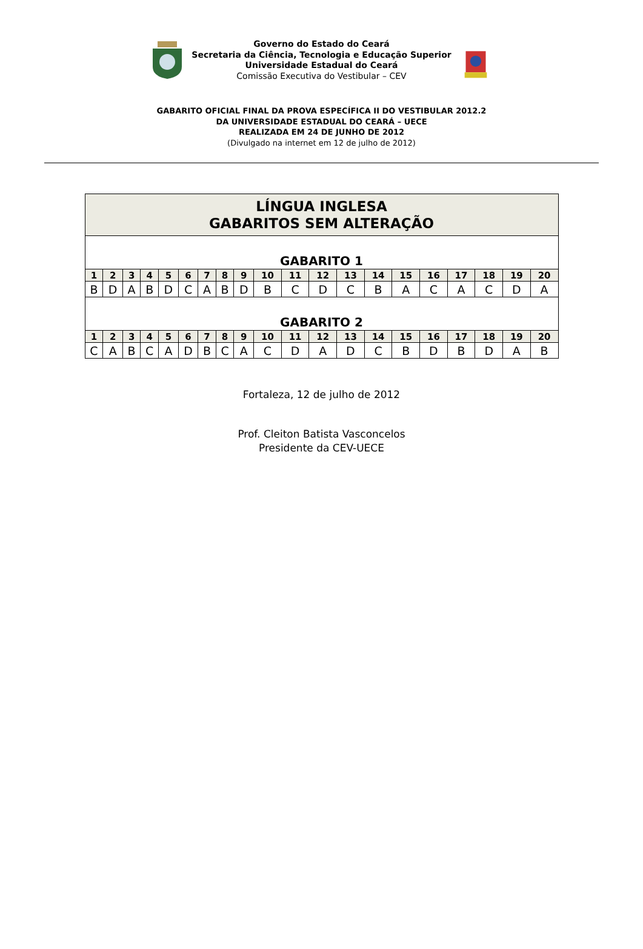Governo do Estado do Ceará
Secretaria da Ciência, Tecnologia e Educação Superior
Universidade Estadual do Ceará
Comissão Executiva do Vestibular – CEV
GABARITO OFICIAL FINAL DA PROVA ESPECÍFICA II DO VESTIBULAR 2012.2
DA UNIVERSIDADE ESTADUAL DO CEARÁ – UECE
REALIZADA EM 24 DE JUNHO DE 2012
(Divulgado na internet em 12 de julho de 2012)
| LÍNGUA INGLESA GABARITOS SEM ALTERAÇÃO | | | | | | | | | | | | | | | | | | | |
| GABARITO 1 | | | | | | | | | | | | | | | | | | | |
| 1 | 2 | 3 | 4 | 5 | 6 | 7 | 8 | 9 | 10 | 11 | 12 | 13 | 14 | 15 | 16 | 17 | 18 | 19 | 20 |
| B | D | A | B | D | C | A | B | D | B | C | D | C | B | A | C | A | C | D | A |
| GABARITO 2 | | | | | | | | | | | | | | | | | | | |
| 1 | 2 | 3 | 4 | 5 | 6 | 7 | 8 | 9 | 10 | 11 | 12 | 13 | 14 | 15 | 16 | 17 | 18 | 19 | 20 |
| C | A | B | C | A | D | B | C | A | C | D | A | D | C | B | D | B | D | A | B |
Fortaleza, 12 de julho de 2012
Prof. Cleiton Batista Vasconcelos
Presidente da CEV-UECE